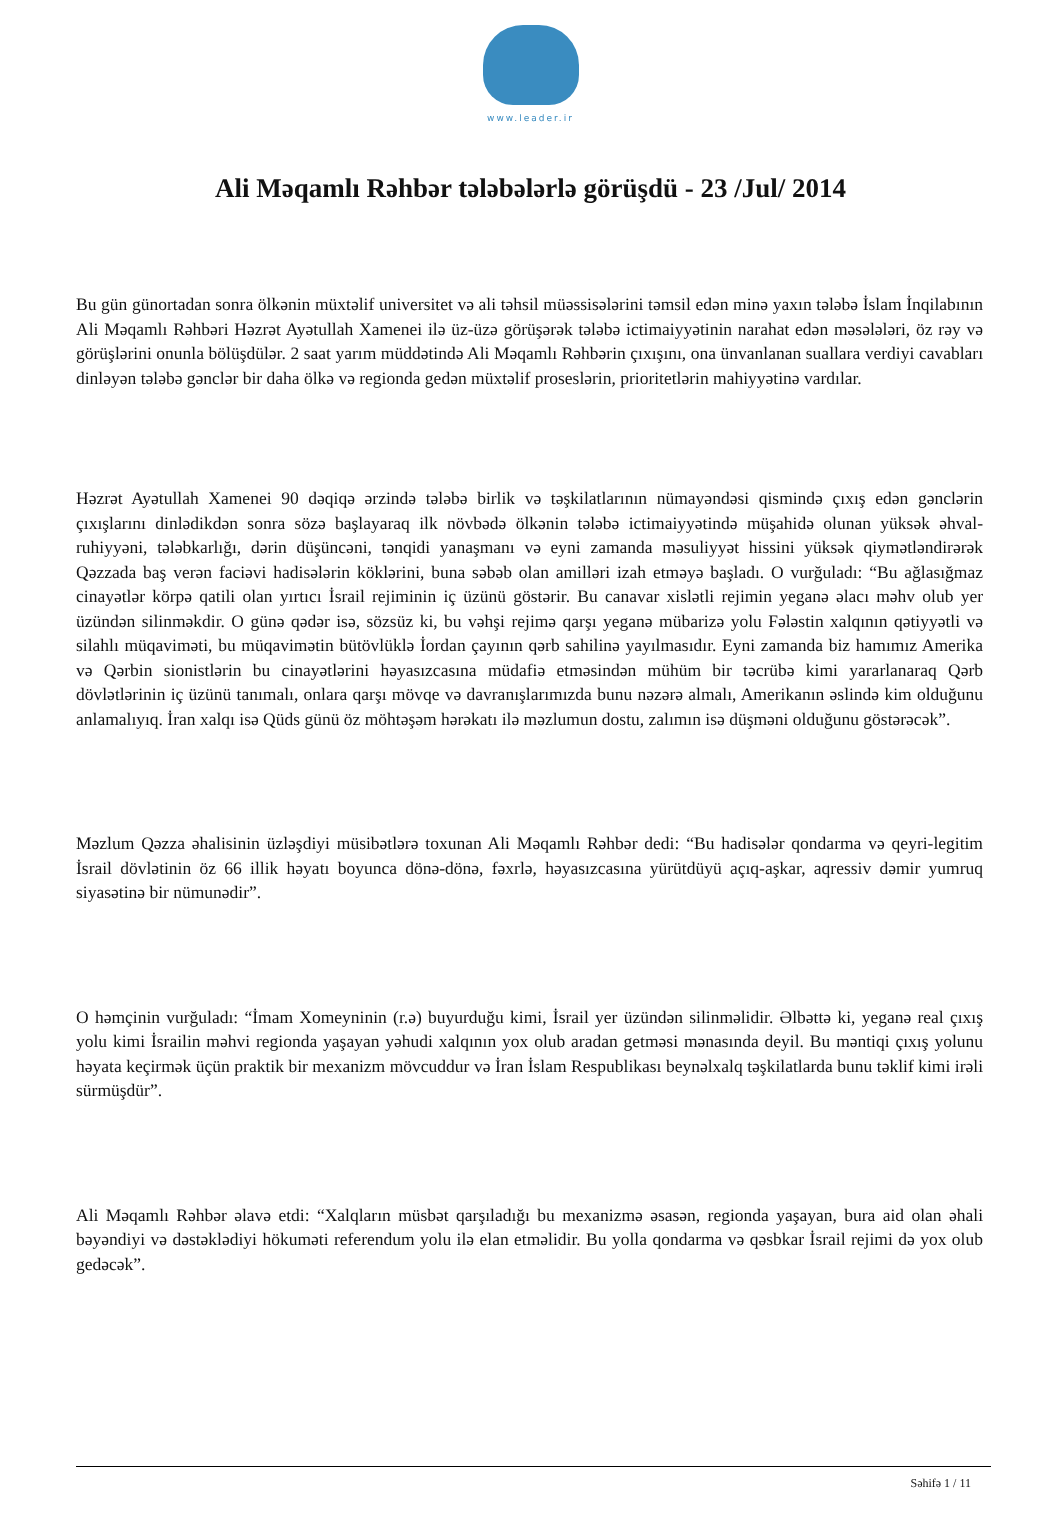www.leader.ir
Ali Məqamlı Rəhbər tələbələrlə görüşdü - 23 /Jul/ 2014
Bu gün günortadan sonra ölkənin müxtəlif universitet və ali təhsil müəssisələrini təmsil edən minə yaxın tələbə İslam İnqilabının Ali Məqamlı Rəhbəri Həzrət Ayətullah Xamenei ilə üz-üzə görüşərək tələbə ictimaiyyətinin narahat edən məsələləri, öz rəy və görüşlərini onunla bölüşdülər. 2 saat yarım müddətində Ali Məqamlı Rəhbərin çıxışını, ona ünvanlanan suallara verdiyi cavabları dinləyən tələbə gənclər bir daha ölkə və regionda gedən müxtəlif proseslərin, prioritetlərin mahiyyətinə vardılar.
Həzrət Ayətullah Xamenei 90 dəqiqə ərzində tələbə birlik və təşkilatlarının nümayəndəsi qismində çıxış edən gənclərin çıxışlarını dinlədikdən sonra sözə başlayaraq ilk növbədə ölkənin tələbə ictimaiyyətində müşahidə olunan yüksək əhval-ruhiyyəni, tələbkarlığı, dərin düşüncəni, tənqidi yanaşmanı və eyni zamanda məsuliyyət hissini yüksək qiymətləndirərək Qəzzada baş verən faciəvi hadisələrin köklərini, buna səbəb olan amilləri izah etməyə başladı. O vurğuladı: “Bu ağlasığmaz cinayətlər körpə qatili olan yırtıcı İsrail rejiminin iç üzünü göstərir. Bu canavar xislətli rejimin yeganə əlacı məhv olub yer üzündən silinməkdir. O günə qədər isə, sözsüz ki, bu vəhşi rejimə qarşı yeganə mübarizə yolu Fələstin xalqının qətiyyətli və silahlı müqaviməti, bu müqavimətin bütövlüklə İordan çayının qərb sahilinə yayılmasıdır. Eyni zamanda biz hamımız Amerika və Qərbin sionistlərin bu cinayətlərini həyasızcasına müdafiə etməsindən mühüm bir təcrübə kimi yararlanaraq Qərb dövlətlərinin iç üzünü tanımalı, onlara qarşı mövqe və davranışlarımızda bunu nəzərə almalı, Amerikanın əslində kim olduğunu anlamalıyıq. İran xalqı isə Qüds günü öz möhtəşəm hərəkatı ilə məzlumun dostu, zalımın isə düşməni olduğunu göstərəcək”.
Məzlum Qəzza əhalisinin üzləşdiyi müsibətlərə toxunan Ali Məqamlı Rəhbər dedi: “Bu hadisələr qondarma və qeyri-legitim İsrail dövlətinin öz 66 illik həyatı boyunca dönə-dönə, fəxrlə, həyasızcasına yürütdüyü açıq-aşkar, aqressiv dəmir yumruq siyasətinə bir nümunədir”.
O həmçinin vurğuladı: “İmam Xomeyninin (r.ə) buyurduğu kimi, İsrail yer üzündən silinməlidir. Əlbəttə ki, yeganə real çıxış yolu kimi İsrailin məhvi regionda yaşayan yəhudi xalqının yox olub aradan getməsi mənasında deyil. Bu məntiqi çıxış yolunu həyata keçirmək üçün praktik bir mexanizm mövcuddur və İran İslam Respublikası beynəlxalq təşkilatlarda bunu təklif kimi irəli sürmüşdür”.
Ali Məqamlı Rəhbər əlavə etdi: “Xalqların müsbət qarşıladığı bu mexanizmə əsasən, regionda yaşayan, bura aid olan əhali bəyəndiyi və dəstəklədiyi hökuməti referendum yolu ilə elan etməlidir. Bu yolla qondarma və qəsbkar İsrail rejimi də yox olub gedəcək”.
Səhifə 1 / 11